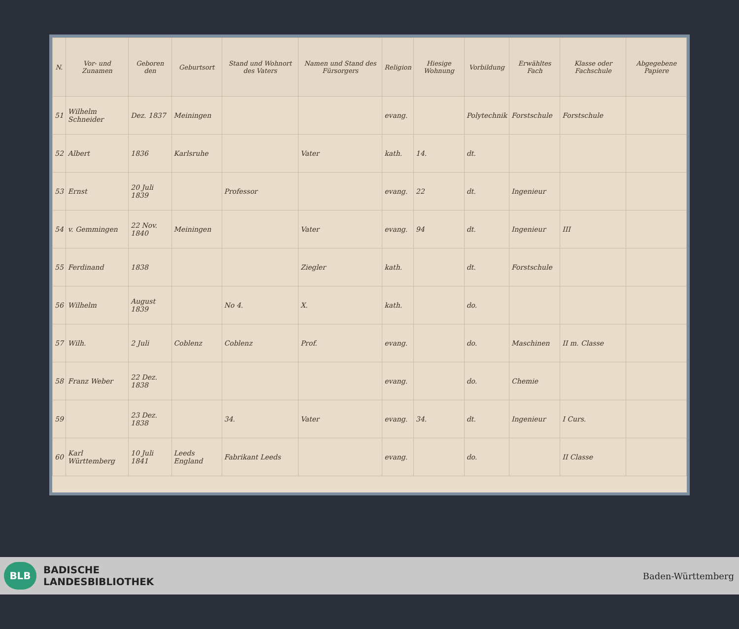| N. | Vor- und Zunamen | Geboren den | Geburtsort | Stand und Wohnort des Vaters | Namen und Stand des Fürsorgers | Religion | Hiesige Wohnung | Vorbildung | Erwähltes Fach | Klasse oder Fachschule | Abgegebene Papiere |
| --- | --- | --- | --- | --- | --- | --- | --- | --- | --- | --- | --- |
| 51 | Wilhelm Schneider | Dez. 1837 | Meiningen | | | evang. | | Polytechnik | Forstschule | Forstschule | |
| 52 | Albert | 1836 | Karlsruhe | | Vater | kath. | 14. | dt. | | | |
| 53 | Ernst | 20 Juli 1839 | | Professor | | evang. | 22 | dt. | Ingenieur | | |
| 54 | v. Gemmingen | 22 Nov. 1840 | Meiningen | | Vater | evang. | 94 | dt. | Ingenieur | III | |
| 55 | Ferdinand | 1838 | | | Ziegler | kath. | | dt. | Forstschule | | |
| 56 | Wilhelm | August 1839 | | No 4. | X. | kath. | | do. | | | |
| 57 | Wilh. | 2 Juli | Coblenz | Coblenz | Prof. | evang. | | do. | Maschinen | II m. Classe | |
| 58 | Franz Weber | 22 Dez. 1838 | | | | evang. | | do. | Chemie | | |
| 59 | | 23 Dez. 1838 | | 34. | Vater | evang. | 34. | dt. | Ingenieur | I Curs. | |
| 60 | Karl Württemberg | 10 Juli 1841 | Leeds England | Fabrikant Leeds | | evang. | | do. | | II Classe | |
BLB
BADISCHE
LANDESBIBLIOTHEK
Baden-Württemberg